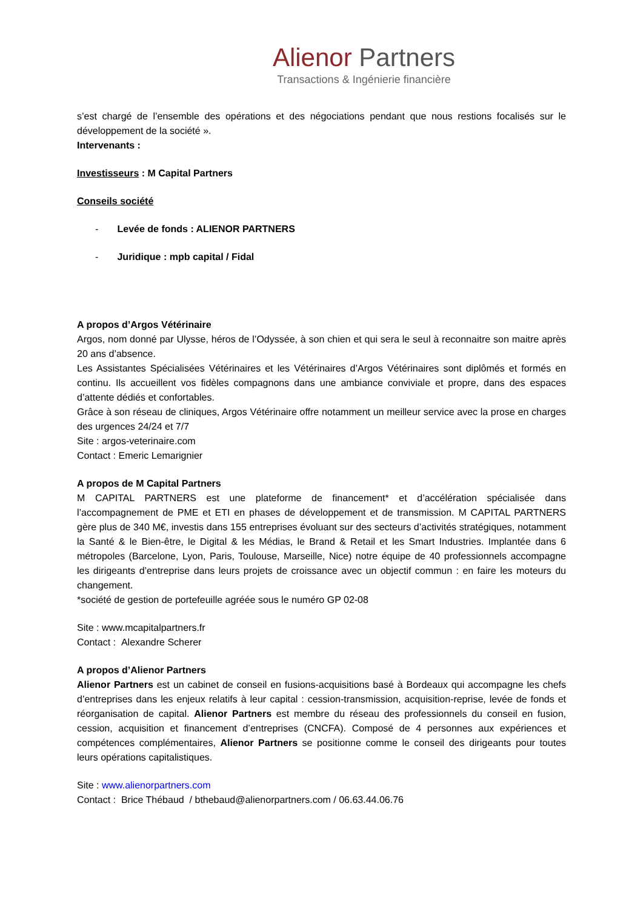Alienor Partners
Transactions & Ingénierie financière
s’est chargé de l’ensemble des opérations et des négociations pendant que nous restions focalisés sur le développement de la société ».
Intervenants :
Investisseurs : M Capital Partners
Conseils société
- Levée de fonds : ALIENOR PARTNERS
- Juridique : mpb capital / Fidal
A propos d’Argos Vétérinaire
Argos, nom donné par Ulysse, héros de l’Odyssée, à son chien et qui sera le seul à reconnaitre son maitre après 20 ans d’absence.
Les Assistantes Spécialisées Vétérinaires et les Vétérinaires d’Argos Vétérinaires sont diplômés et formés en continu. Ils accueillent vos fidèles compagnons dans une ambiance conviviale et propre, dans des espaces d’attente dédiés et confortables.
Grâce à son réseau de cliniques, Argos Vétérinaire offre notamment un meilleur service avec la prose en charges des urgences 24/24 et 7/7
Site : argos-veterinaire.com
Contact : Emeric Lemarignier
A propos de M Capital Partners
M CAPITAL PARTNERS est une plateforme de financement* et d’accélération spécialisée dans l’accompagnement de PME et ETI en phases de développement et de transmission. M CAPITAL PARTNERS gère plus de 340 M€, investis dans 155 entreprises évoluant sur des secteurs d’activités stratégiques, notamment la Santé & le Bien-être, le Digital & les Médias, le Brand & Retail et les Smart Industries. Implantée dans 6 métropoles (Barcelone, Lyon, Paris, Toulouse, Marseille, Nice) notre équipe de 40 professionnels accompagne les dirigeants d’entreprise dans leurs projets de croissance avec un objectif commun : en faire les moteurs du changement.
*société de gestion de portefeuille agréée sous le numéro GP 02-08
Site : www.mcapitalpartners.fr
Contact : Alexandre Scherer
A propos d’Alienor Partners
Alienor Partners est un cabinet de conseil en fusions-acquisitions basé à Bordeaux qui accompagne les chefs d’entreprises dans les enjeux relatifs à leur capital : cession-transmission, acquisition-reprise, levée de fonds et réorganisation de capital. Alienor Partners est membre du réseau des professionnels du conseil en fusion, cession, acquisition et financement d’entreprises (CNCFA). Composé de 4 personnes aux expériences et compétences complémentaires, Alienor Partners se positionne comme le conseil des dirigeants pour toutes leurs opérations capitalistiques.
Site : www.alienorpartners.com
Contact : Brice Thébaud / bthebaud@alienorpartners.com / 06.63.44.06.76